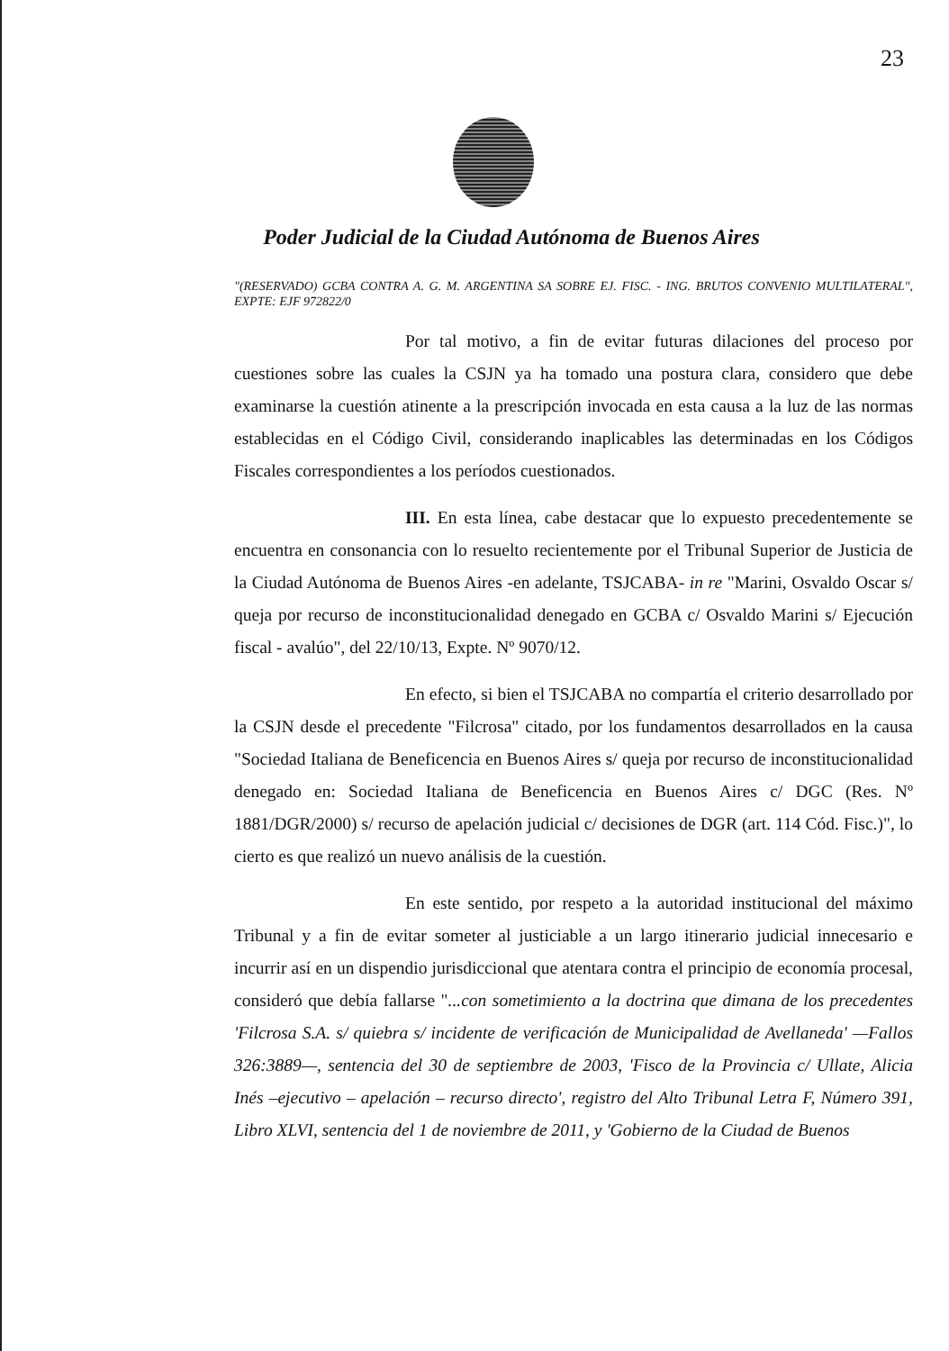23
Poder Judicial de la Ciudad Autónoma de Buenos Aires
"(RESERVADO) GCBA CONTRA A. G. M. ARGENTINA SA SOBRE EJ. FISC. - ING. BRUTOS CONVENIO MULTILATERAL", EXPTE: EJF 972822/0
Por tal motivo, a fin de evitar futuras dilaciones del proceso por cuestiones sobre las cuales la CSJN ya ha tomado una postura clara, considero que debe examinarse la cuestión atinente a la prescripción invocada en esta causa a la luz de las normas establecidas en el Código Civil, considerando inaplicables las determinadas en los Códigos Fiscales correspondientes a los períodos cuestionados.
III. En esta línea, cabe destacar que lo expuesto precedentemente se encuentra en consonancia con lo resuelto recientemente por el Tribunal Superior de Justicia de la Ciudad Autónoma de Buenos Aires -en adelante, TSJCABA- in re "Marini, Osvaldo Oscar s/ queja por recurso de inconstitucionalidad denegado en GCBA c/ Osvaldo Marini s/ Ejecución fiscal - avalúo", del 22/10/13, Expte. Nº 9070/12.
En efecto, si bien el TSJCABA no compartía el criterio desarrollado por la CSJN desde el precedente "Filcrosa" citado, por los fundamentos desarrollados en la causa "Sociedad Italiana de Beneficencia en Buenos Aires s/ queja por recurso de inconstitucionalidad denegado en: Sociedad Italiana de Beneficencia en Buenos Aires c/ DGC (Res. Nº 1881/DGR/2000) s/ recurso de apelación judicial c/ decisiones de DGR (art. 114 Cód. Fisc.)", lo cierto es que realizó un nuevo análisis de la cuestión.
En este sentido, por respeto a la autoridad institucional del máximo Tribunal y a fin de evitar someter al justiciable a un largo itinerario judicial innecesario e incurrir así en un dispendio jurisdiccional que atentara contra el principio de economía procesal, consideró que debía fallarse "...con sometimiento a la doctrina que dimana de los precedentes 'Filcrosa S.A. s/ quiebra s/ incidente de verificación de Municipalidad de Avellaneda' —Fallos 326:3889—, sentencia del 30 de septiembre de 2003, 'Fisco de la Provincia c/ Ullate, Alicia Inés –ejecutivo – apelación – recurso directo', registro del Alto Tribunal Letra F, Número 391, Libro XLVI, sentencia del 1 de noviembre de 2011, y 'Gobierno de la Ciudad de Buenos